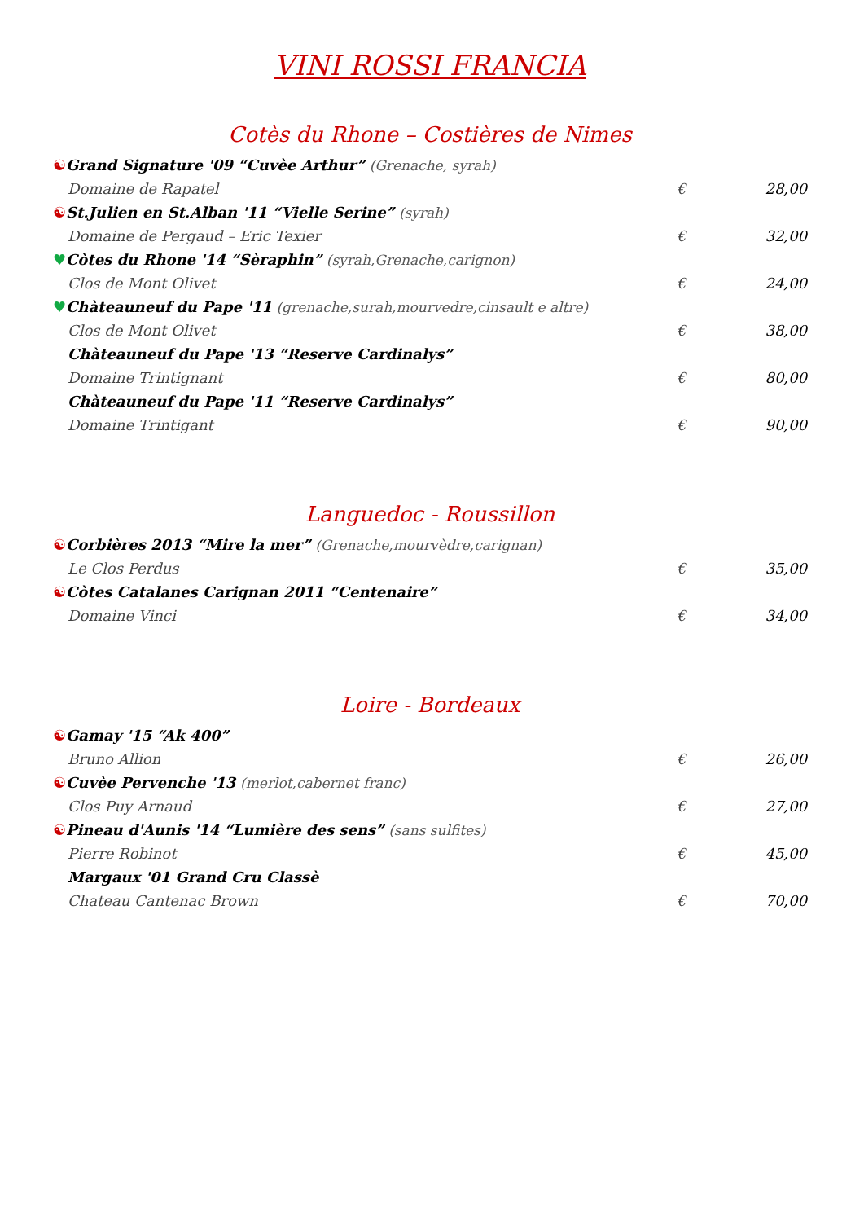VINI ROSSI FRANCIA
Cotès du Rhone – Costières de Nimes
☯ Grand Signature '09 “Cuvèe Arthur” (Grenache, syrah)
Domaine de Rapatel € 28,00
☯ St.Julien en St.Alban '11 “Vielle Serine” (syrah)
Domaine de Pergaud – Eric Texier € 32,00
♥ Còtes du Rhone '14 “Sèraphin” (syrah,Grenache,carignon)
Clos de Mont Olivet € 24,00
♥ Chàteauneuf du Pape '11 (grenache,surah,mourvedre,cinsault e altre)
Clos de Mont Olivet € 38,00
Chàteauneuf du Pape '13 “Reserve Cardinalys”
Domaine Trintignant € 80,00
Chàteauneuf du Pape '11 “Reserve Cardinalys”
Domaine Trintigant € 90,00
Languedoc - Roussillon
☯ Corbières 2013 “Mire la mer” (Grenache,mourvèdre,carignan)
Le Clos Perdus € 35,00
☯ Còtes Catalanes Carignan 2011 “Centenaire”
Domaine Vinci € 34,00
Loire - Bordeaux
☯ Gamay '15 “Ak 400”
Bruno Allion € 26,00
☯ Cuvèe Pervenche '13 (merlot,cabernet franc)
Clos Puy Arnaud € 27,00
☯ Pineau d'Aunis '14 “Lumière des sens” (sans sulfites)
Pierre Robinot € 45,00
Margaux '01 Grand Cru Classè
Chateau Cantenac Brown € 70,00